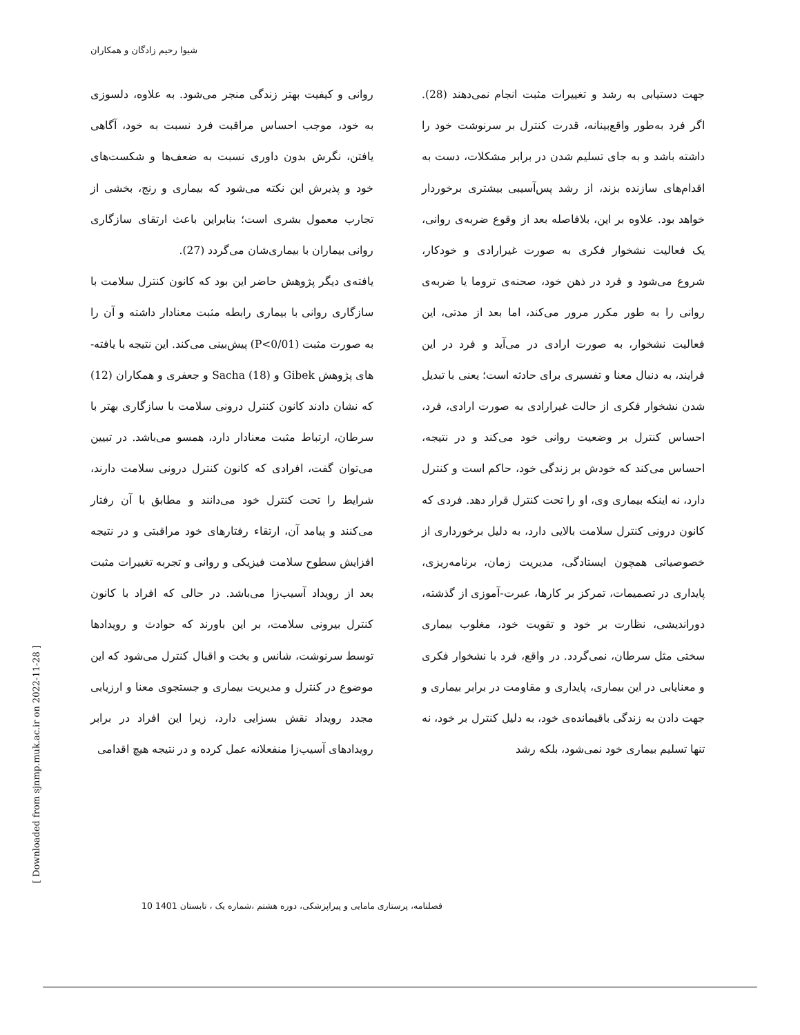شیوا رحیم زادگان و همکاران
روانی و کیفیت بهتر زندگی منجر می‌شود. به علاوه، دلسوزی به خود، موجب احساس مراقبت فرد نسبت به خود، آگاهی یافتن، نگرش بدون داوری نسبت به ضعف‌ها و شکست‌های خود و پذیرش این نکته می‌شود که بیماری و رنج، بخشی از تجارب معمول بشری است؛ بنابراین باعث ارتقای سازگاری روانی بیماران با بیماری‌شان می‌گردد (27).
یافته‌ی دیگر پژوهش حاضر این بود که کانون کنترل سلامت با سازگاری روانی با بیماری رابطه مثبت معنادار داشته و آن را به صورت مثبت (P<0/01) پیش‌بینی می‌کند. این نتیجه با یافته-های پژوهش Gibek و Sacha (18) و جعفری و همکاران (12) که نشان دادند کانون کنترل درونی سلامت با سازگاری بهتر با سرطان، ارتباط مثبت معنادار دارد، همسو می‌باشد. در تبیین می‌توان گفت، افرادی که کانون کنترل درونی سلامت دارند، شرایط را تحت کنترل خود می‌دانند و مطابق با آن رفتار می‌کنند و پیامد آن، ارتقاء رفتارهای خود مراقبتی و در نتیجه افزایش سطوح سلامت فیزیکی و روانی و تجربه تغییرات مثبت بعد از رویداد آسیب‌زا می‌باشد. در حالی که افراد با کانون کنترل بیرونی سلامت، بر این باورند که حوادث و رویدادها توسط سرنوشت، شانس و بخت و اقبال کنترل می‌شود که این موضوع در کنترل و مدیریت بیماری و جستجوی معنا و ارزیابی مجدد رویداد نقش بسزایی دارد، زیرا این افراد در برابر رویدادهای آسیب‌زا منفعلانه عمل کرده و در نتیجه هیچ اقدامی
جهت دستیابی به رشد و تغییرات مثبت انجام نمی‌دهند (28). اگر فرد به‌طور واقع‌بینانه، قدرت کنترل بر سرنوشت خود را داشته باشد و به جای تسلیم شدن در برابر مشکلات، دست به اقدام‌های سازنده بزند، از رشد پس‌آسیبی بیشتری برخوردار خواهد بود. علاوه بر این، بلافاصله بعد از وقوع ضربه‌ی روانی، یک فعالیت نشخوار فکری به صورت غیرارادی و خودکار، شروع می‌شود و فرد در ذهن خود، صحنه‌ی تروما یا ضربه‌ی روانی را به طور مکرر مرور می‌کند، اما بعد از مدتی، این فعالیت نشخوار، به صورت ارادی در می‌آید و فرد در این فرایند، به دنبال معنا و تفسیری برای حادثه است؛ یعنی با تبدیل شدن نشخوار فکری از حالت غیرارادی به صورت ارادی، فرد، احساس کنترل بر وضعیت روانی خود می‌کند و در نتیجه، احساس می‌کند که خودش بر زندگی خود، حاکم است و کنترل دارد، نه اینکه بیماری وی، او را تحت کنترل قرار دهد. فردی که کانون درونی کنترل سلامت بالایی دارد، به دلیل برخورداری از خصوصیاتی همچون ایستادگی، مدیریت زمان، برنامه‌ریزی، پایداری در تصمیمات، تمرکز بر کارها، عبرت-آموزی از گذشته، دوراندیشی، نظارت بر خود و تقویت خود، مغلوب بیماری سختی مثل سرطان، نمی‌گردد. در واقع، فرد با نشخوار فکری و معنایابی در این بیماری، پایداری و مقاومت در برابر بیماری و جهت دادن به زندگی باقیمانده‌ی خود، به دلیل کنترل بر خود، نه تنها تسلیم بیماری خود نمی‌شود، بلکه رشد
[ Downloaded from sjnmp.muk.ac.ir on 2022-11-28 ]
فصلنامه، پرستاری مامایی و پیراپزشکی، دوره هشتم ،شماره یک ، تابستان 1401 10